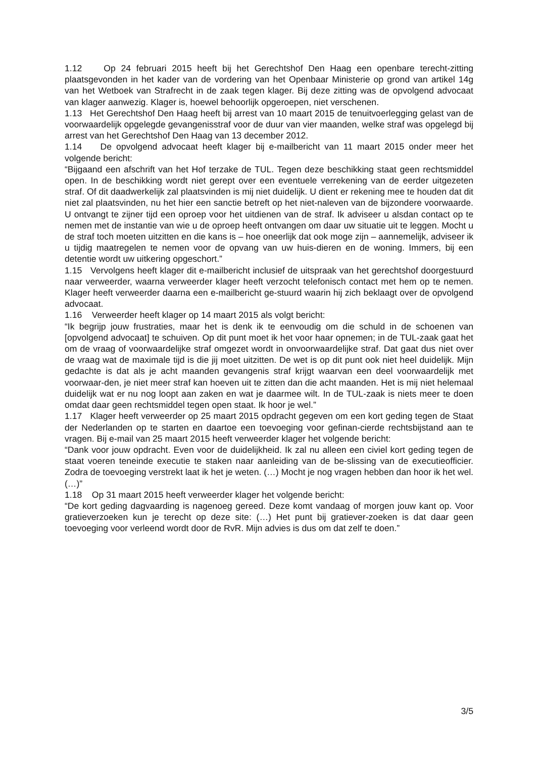1.12 Op 24 februari 2015 heeft bij het Gerechtshof Den Haag een openbare terecht-zitting plaatsgevonden in het kader van de vordering van het Openbaar Ministerie op grond van artikel 14g van het Wetboek van Strafrecht in de zaak tegen klager. Bij deze zitting was de opvolgend advocaat van klager aanwezig. Klager is, hoewel behoorlijk opgeroepen, niet verschenen.
1.13 Het Gerechtshof Den Haag heeft bij arrest van 10 maart 2015 de tenuitvoerlegging gelast van de voorwaardelijk opgelegde gevangenisstraf voor de duur van vier maanden, welke straf was opgelegd bij arrest van het Gerechtshof Den Haag van 13 december 2012.
1.14 De opvolgend advocaat heeft klager bij e-mailbericht van 11 maart 2015 onder meer het volgende bericht:
“Bijgaand een afschrift van het Hof terzake de TUL. Tegen deze beschikking staat geen rechtsmiddel open. In de beschikking wordt niet gerept over een eventuele verrekening van de eerder uitgezeten straf. Of dit daadwerkelijk zal plaatsvinden is mij niet duidelijk. U dient er rekening mee te houden dat dit niet zal plaatsvinden, nu het hier een sanctie betreft op het niet-naleven van de bijzondere voorwaarde. U ontvangt te zijner tijd een oproep voor het uitdienen van de straf. Ik adviseer u alsdan contact op te nemen met de instantie van wie u de oproep heeft ontvangen om daar uw situatie uit te leggen. Mocht u de straf toch moeten uitzitten en die kans is – hoe oneerlijk dat ook moge zijn – aannemelijk, adviseer ik u tijdig maatregelen te nemen voor de opvang van uw huis-dieren en de woning. Immers, bij een detentie wordt uw uitkering opgeschort.”
1.15 Vervolgens heeft klager dit e-mailbericht inclusief de uitspraak van het gerechtshof doorgestuurd naar verweerder, waarna verweerder klager heeft verzocht telefonisch contact met hem op te nemen. Klager heeft verweerder daarna een e-mailbericht ge-stuurd waarin hij zich beklaagt over de opvolgend advocaat.
1.16 Verweerder heeft klager op 14 maart 2015 als volgt bericht:
“Ik begrijp jouw frustraties, maar het is denk ik te eenvoudig om die schuld in de schoenen van [opvolgend advocaat] te schuiven. Op dit punt moet ik het voor haar opnemen; in de TUL-zaak gaat het om de vraag of voorwaardelijke straf omgezet wordt in onvoorwaardelijke straf. Dat gaat dus niet over de vraag wat de maximale tijd is die jij moet uitzitten. De wet is op dit punt ook niet heel duidelijk. Mijn gedachte is dat als je acht maanden gevangenis straf krijgt waarvan een deel voorwaardelijk met voorwaar-den, je niet meer straf kan hoeven uit te zitten dan die acht maanden. Het is mij niet helemaal duidelijk wat er nu nog loopt aan zaken en wat je daarmee wilt. In de TUL-zaak is niets meer te doen omdat daar geen rechtsmiddel tegen open staat. Ik hoor je wel.”
1.17 Klager heeft verweerder op 25 maart 2015 opdracht gegeven om een kort geding tegen de Staat der Nederlanden op te starten en daartoe een toevoeging voor gefinan-cierde rechtsbijstand aan te vragen. Bij e-mail van 25 maart 2015 heeft verweerder klager het volgende bericht:
“Dank voor jouw opdracht. Even voor de duidelijkheid. Ik zal nu alleen een civiel kort geding tegen de staat voeren teneinde executie te staken naar aanleiding van de be-slissing van de executieofficier. Zodra de toevoeging verstrekt laat ik het je weten. (…) Mocht je nog vragen hebben dan hoor ik het wel. (…)”
1.18 Op 31 maart 2015 heeft verweerder klager het volgende bericht:
“De kort geding dagvaarding is nagenoeg gereed. Deze komt vandaag of morgen jouw kant op. Voor gratieverzoeken kun je terecht op deze site: (…) Het punt bij gratiever-zoeken is dat daar geen toevoeging voor verleend wordt door de RvR. Mijn advies is dus om dat zelf te doen.”
3/5